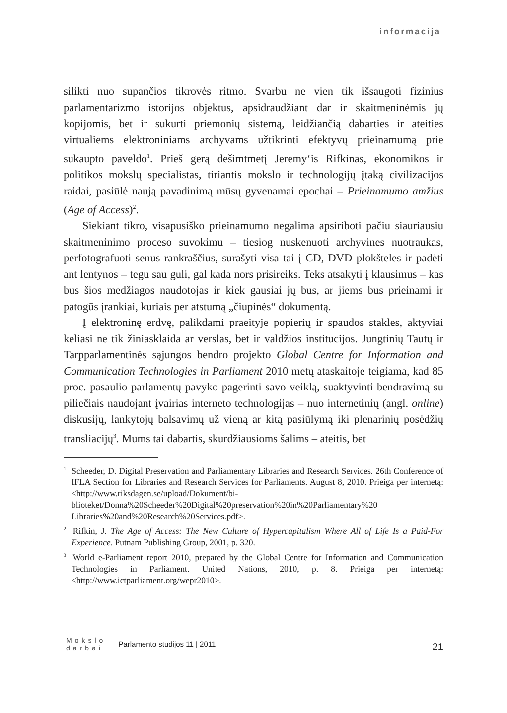informacija
silikti nuo supančios tikrovės ritmo. Svarbu ne vien tik išsaugoti fizinius parlamentarizmo istorijos objektus, apsidraudžiant dar ir skaitmeninėmis jų kopijomis, bet ir sukurti priemonių sistemą, leidžiančią dabarties ir ateities virtualiems elektroniniams archyvams užtikrinti efektyvų prieinamumą prie sukaupto paveldo<sup>1</sup>. Prieš gerą dešimtmetį Jeremy‘is Rifkinas, ekonomikos ir politikos mokslų specialistas, tiriantis mokslo ir technologijų įtaką civilizacijos raidai, pasiūlė naują pavadinimą mūsų gyvenamai epochai – Prieinamumo amžius (Age of Access)<sup>2</sup>.
Siekiant tikro, visapusiško prieinamumo negalima apsiriboti pačiu siauriausiu skaitmeninimo proceso suvokimu – tiesiog nuskenuoti archyvines nuotraukas, perfotografuoti senus rankraščius, surašyti visa tai į CD, DVD plokšteles ir padėti ant lentynos – tegu sau guli, gal kada nors prisireiks. Teks atsakyti į klausimus – kas bus šios medžiagos naudotojas ir kiek gausiai jų bus, ar jiems bus prieinami ir patogūs įrankiai, kuriais per atstumą „čiupinės“ dokumentą.
Į elektroninę erdvę, palikdami praeityje popierių ir spaudos stakles, aktyviai keliasi ne tik žiniasklaida ar verslas, bet ir valdžios institucijos. Jungtinių Tautų ir Tarpparlamentinės sąjungos bendro projekto Global Centre for Information and Communication Technologies in Parliament 2010 metų ataskaitoje teigiama, kad 85 proc. pasaulio parlamentų pavyko pagerinti savo veiklą, suaktyvinti bendravimą su piliečiais naudojant įvairias interneto technologijas – nuo internetinių (angl. online) diskusijų, lankytojų balsavimų už vieną ar kitą pasiūlymą iki plenarinių posėdžių transliacijų<sup>3</sup>. Mums tai dabartis, skurdžiausioms šalims – ateitis, bet
<sup>1</sup> Scheeder, D. Digital Preservation and Parliamentary Libraries and Research Services. 26th Conference of IFLA Section for Libraries and Research Services for Parliaments. August 8, 2010. Prieiga per internetą: <http://www.riksdagen.se/upload/Dokument/bi-blioteket/Donna%20Scheeder%20Digital%20preservation%20in%20Parliamentary%20 Libraries%20and%20Research%20Services.pdf>.
<sup>2</sup> Rifkin, J. The Age of Access: The New Culture of Hypercapitalism Where All of Life Is a Paid-For Experience. Putnam Publishing Group, 2001, p. 320.
<sup>3</sup> World e-Parliament report 2010, prepared by the Global Centre for Information and Communication Technologies in Parliament. United Nations, 2010, p. 8. Prieiga per internetą: <http://www.ictparliament.org/wepr2010>.
Mokslo
darbai
Parlamento studijos 11 | 2011
21